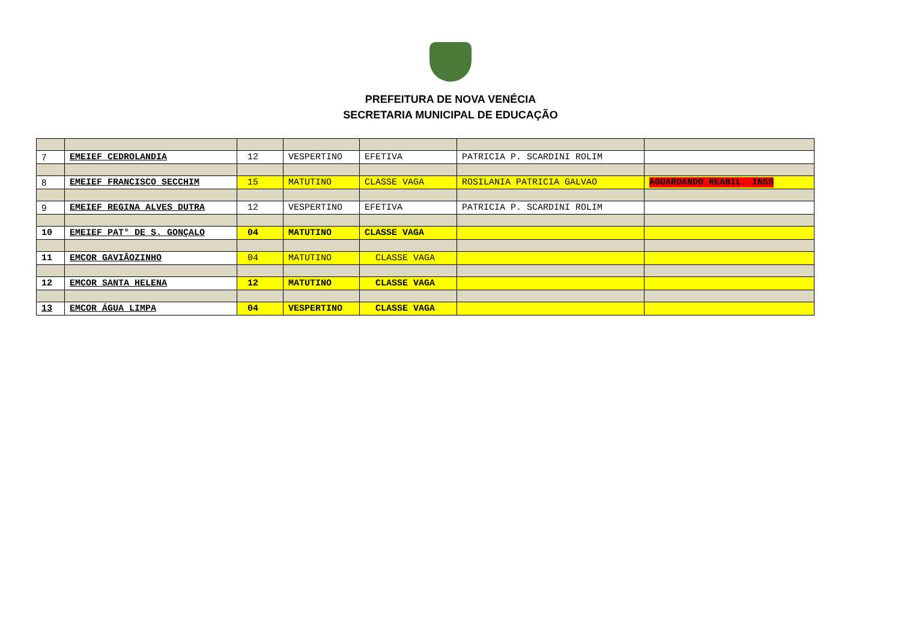PREFEITURA DE NOVA VENÉCIA
SECRETARIA MUNICIPAL DE EDUCAÇÃO
| 7 | EMEIEF CEDROLANDIA | 12 | VESPERTINO | EFETIVA | PATRICIA P. SCARDINI ROLIM | |
| 8 | EMEIEF FRANCISCO SECCHIM | 15 | MATUTINO | CLASSE VAGA | ROSILANIA PATRICIA GALVAO | AGUARDANDO REABIL. INSS |
| 9 | EMEIEF REGINA ALVES DUTRA | 12 | VESPERTINO | EFETIVA | PATRICIA P. SCARDINI ROLIM | |
| 10 | EMEIEF PAT° DE S. GONÇALO | 04 | MATUTINO | CLASSE VAGA | | |
| 11 | EMCOR GAVIÃOZINHO | 04 | MATUTINO | CLASSE VAGA | | |
| 12 | EMCOR SANTA HELENA | 12 | MATUTINO | CLASSE VAGA | | |
| 13 | EMCOR ÁGUA LIMPA | 04 | VESPERTINO | CLASSE VAGA | | |